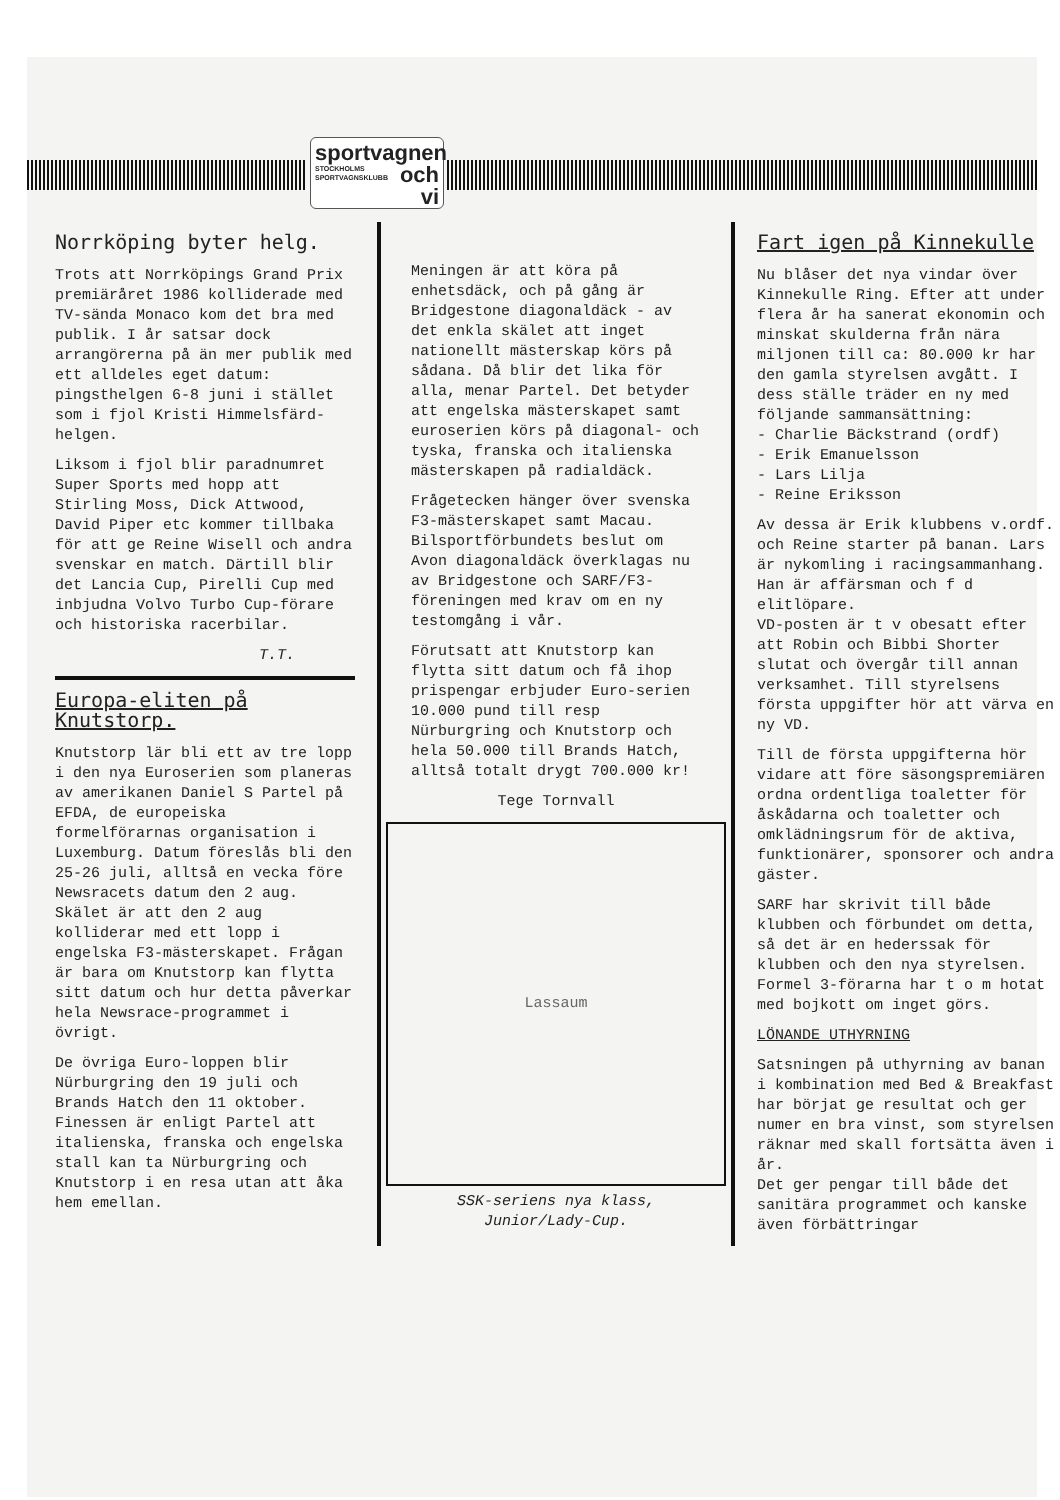sportvagnen
STOCKHOLMS
SPORTVAGNSKLUBB och vi
Norrköping byter helg.
Trots att Norrköpings Grand Prix premiäråret 1986 kolliderade med TV-sända Monaco kom det bra med publik. I år satsar dock arrangörerna på än mer publik med ett alldeles eget datum: pingsthelgen 6-8 juni i stället som i fjol Kristi Himmelsfärd-helgen.
Liksom i fjol blir paradnumret Super Sports med hopp att Stirling Moss, Dick Attwood, David Piper etc kommer tillbaka för att ge Reine Wisell och andra svenskar en match. Därtill blir det Lancia Cup, Pirelli Cup med inbjudna Volvo Turbo Cup-förare och historiska racerbilar.
T.T.
Europa-eliten på Knutstorp.
Knutstorp lär bli ett av tre lopp i den nya Euroserien som planeras av amerikanen Daniel S Partel på EFDA, de europeiska formelförarnas organisation i Luxemburg. Datum föreslås bli den 25-26 juli, alltså en vecka före Newsracets datum den 2 aug. Skälet är att den 2 aug kolliderar med ett lopp i engelska F3-mästerskapet. Frågan är bara om Knutstorp kan flytta sitt datum och hur detta påverkar hela Newsrace-programmet i övrigt.
De övriga Euro-loppen blir Nürburgring den 19 juli och Brands Hatch den 11 oktober. Finessen är enligt Partel att italienska, franska och engelska stall kan ta Nürburgring och Knutstorp i en resa utan att åka hem emellan.
Meningen är att köra på enhetsdäck, och på gång är Bridgestone diagonaldäck - av det enkla skälet att inget nationellt mästerskap körs på sådana. Då blir det lika för alla, menar Partel. Det betyder att engelska mästerskapet samt euroserien körs på diagonal- och tyska, franska och italienska mästerskapen på radialdäck.
Frågetecken hänger över svenska F3-mästerskapet samt Macau. Bilsportförbundets beslut om Avon diagonaldäck överklagas nu av Bridgestone och SARF/F3-föreningen med krav om en ny testomgång i vår.
Förutsatt att Knutstorp kan flytta sitt datum och få ihop prispengar erbjuder Euro-serien 10.000 pund till resp Nürburgring och Knutstorp och hela 50.000 till Brands Hatch, alltså totalt drygt 700.000 kr!
Tege Tornvall
Lassaum
SSK-seriens nya klass,
Junior/Lady-Cup.
Fart igen på Kinnekulle
Nu blåser det nya vindar över Kinnekulle Ring. Efter att under flera år ha sanerat ekonomin och minskat skulderna från nära miljonen till ca: 80.000 kr har den gamla styrelsen avgått. I dess ställe träder en ny med följande sammansättning:
- Charlie Bäckstrand (ordf)
- Erik Emanuelsson
- Lars Lilja
- Reine Eriksson
Av dessa är Erik klubbens v.ordf. och Reine starter på banan. Lars är nykomling i racingsammanhang. Han är affärsman och f d elitlöpare.
VD-posten är t v obesatt efter att Robin och Bibbi Shorter slutat och övergår till annan verksamhet. Till styrelsens första uppgifter hör att värva en ny VD.
Till de första uppgifterna hör vidare att före säsongspremiären ordna ordentliga toaletter för åskådarna och toaletter och omklädningsrum för de aktiva, funktionärer, sponsorer och andra gäster.
SARF har skrivit till både klubben och förbundet om detta, så det är en hederssak för klubben och den nya styrelsen. Formel 3-förarna har t o m hotat med bojkott om inget görs.
LÖNANDE UTHYRNING
Satsningen på uthyrning av banan i kombination med Bed & Breakfast har börjat ge resultat och ger numer en bra vinst, som styrelsen räknar med skall fortsätta även i år.
Det ger pengar till både det sanitära programmet och kanske även förbättringar